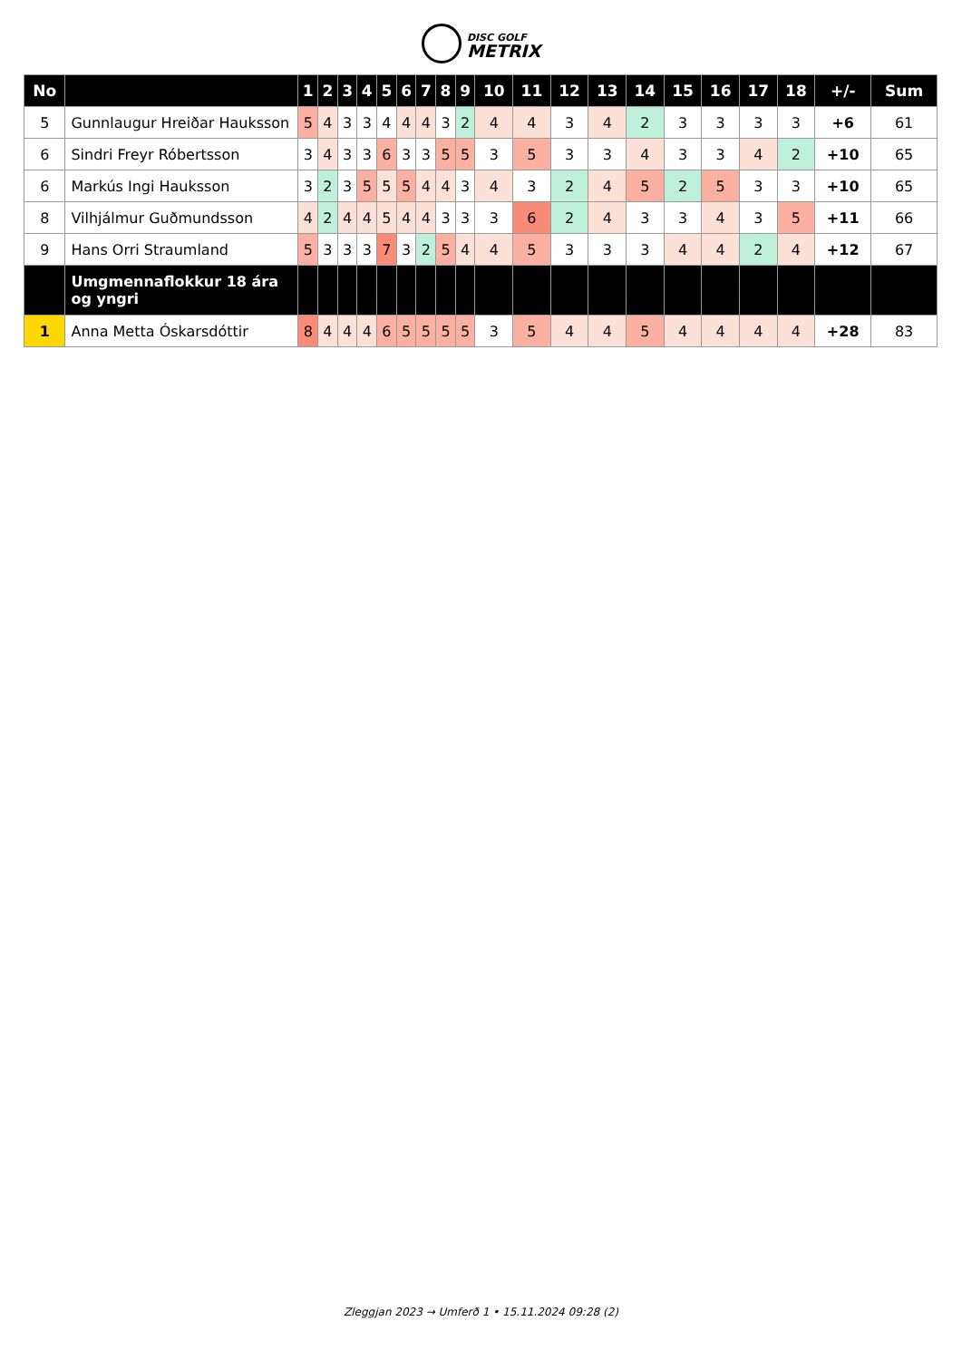DISC GOLF
METRIX
| No | | 1 | 2 | 3 | 4 | 5 | 6 | 7 | 8 | 9 | 10 | 11 | 12 | 13 | 14 | 15 | 16 | 17 | 18 | +/- | Sum |
| --- | --- | --- | --- | --- | --- | --- | --- | --- | --- | --- | --- | --- | --- | --- | --- | --- | --- | --- | --- | --- | --- |
| 5 | Gunnlaugur Hreiðar Hauksson | 5 | 4 | 3 | 3 | 4 | 4 | 4 | 3 | 2 | 4 | 4 | 3 | 4 | 2 | 3 | 3 | 3 | 3 | +6 | 61 |
| 6 | Sindri Freyr Róbertsson | 3 | 4 | 3 | 3 | 6 | 3 | 3 | 5 | 5 | 3 | 5 | 3 | 3 | 4 | 3 | 3 | 4 | 2 | +10 | 65 |
| 6 | Markús Ingi Hauksson | 3 | 2 | 3 | 5 | 5 | 5 | 4 | 4 | 3 | 4 | 3 | 2 | 4 | 5 | 2 | 5 | 3 | 3 | +10 | 65 |
| 8 | Vilhjálmur Guðmundsson | 4 | 2 | 4 | 4 | 5 | 4 | 4 | 3 | 3 | 3 | 6 | 2 | 4 | 3 | 3 | 4 | 3 | 5 | +11 | 66 |
| 9 | Hans Orri Straumland | 5 | 3 | 3 | 3 | 7 | 3 | 2 | 5 | 4 | 4 | 5 | 3 | 3 | 3 | 4 | 4 | 2 | 4 | +12 | 67 |
| | Umgmennaflokkur 18 ára og yngri | | | | | | | | | | | | | | | | | | | | |
| 1 | Anna Metta Óskarsdóttir | 8 | 4 | 4 | 4 | 6 | 5 | 5 | 5 | 5 | 3 | 5 | 4 | 4 | 5 | 4 | 4 | 4 | 4 | +28 | 83 |
Zleggjan 2023 → Umferð 1 • 15.11.2024 09:28 (2)